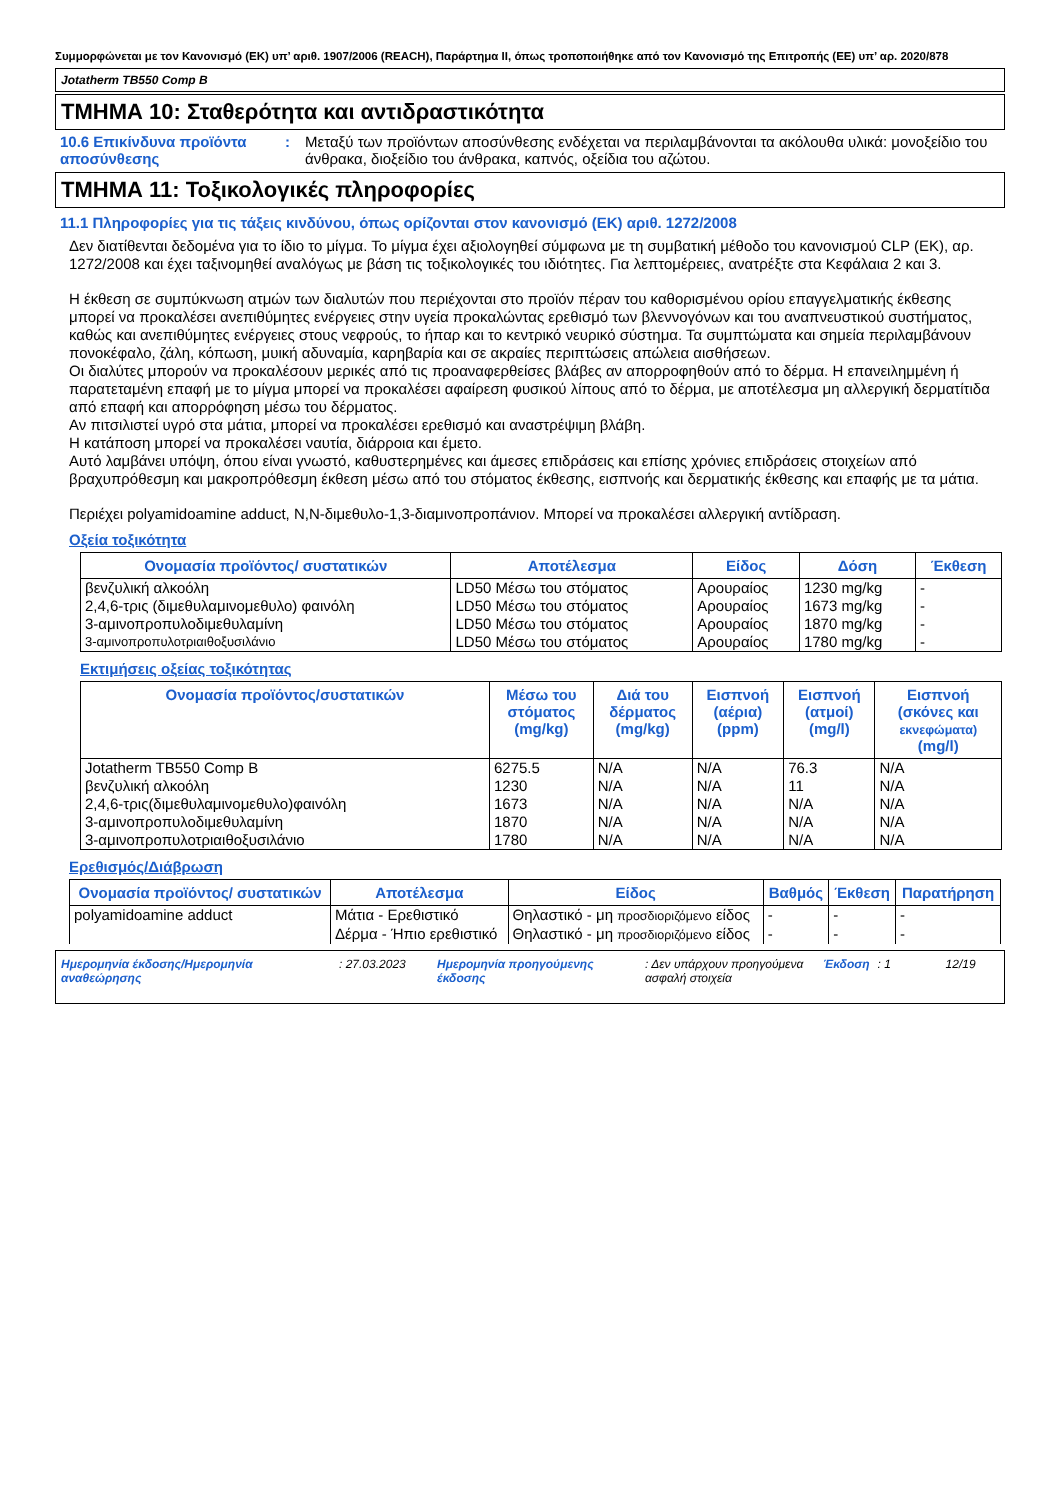Συμμορφώνεται με τον Κανονισμό (ΕΚ) υπ’ αριθ. 1907/2006 (REACH), Παράρτημα II, όπως τροποποιήθηκε από τον Κανονισμό της Επιτροπής (ΕΕ) υπ’ αρ. 2020/878
Jotatherm TB550 Comp B
ΤΜΗΜΑ 10: Σταθερότητα και αντιδραστικότητα
10.6 Επικίνδυνα προϊόντα αποσύνθεσης
: Μεταξύ των προϊόντων αποσύνθεσης ενδέχεται να περιλαμβάνονται τα ακόλουθα υλικά: μονοξείδιο του άνθρακα, διοξείδιο του άνθρακα, καπνός, οξείδια του αζώτου.
ΤΜΗΜΑ 11: Τοξικολογικές πληροφορίες
11.1 Πληροφορίες για τις τάξεις κινδύνου, όπως ορίζονται στον κανονισμό (ΕΚ) αριθ. 1272/2008
Δεν διατίθενται δεδομένα για το ίδιο το μίγμα. Το μίγμα έχει αξιολογηθεί σύμφωνα με τη συμβατική μέθοδο του κανονισμού CLP (ΕΚ), αρ. 1272/2008 και έχει ταξινομηθεί αναλόγως με βάση τις τοξικολογικές του ιδιότητες. Για λεπτομέρειες, ανατρέξτε στα Κεφάλαια 2 και 3.
Η έκθεση σε συμπύκνωση ατμών των διαλυτών που περιέχονται στο προϊόν πέραν του καθορισμένου ορίου επαγγελματικής έκθεσης μπορεί να προκαλέσει ανεπιθύμητες ενέργειες στην υγεία προκαλώντας ερεθισμό των βλεννογόνων και του αναπνευστικού συστήματος, καθώς και ανεπιθύμητες ενέργειες στους νεφρούς, το ήπαρ και το κεντρικό νευρικό σύστημα. Τα συμπτώματα και σημεία περιλαμβάνουν πονοκέφαλο, ζάλη, κόπωση, μυική αδυναμία, καρηβαρία και σε ακραίες περιπτώσεις απώλεια αισθήσεων.
Οι διαλύτες μπορούν να προκαλέσουν μερικές από τις προαναφερθείσες βλάβες αν απορροφηθούν από το δέρμα. Η επανειλημμένη ή παρατεταμένη επαφή με το μίγμα μπορεί να προκαλέσει αφαίρεση φυσικού λίπους από το δέρμα, με αποτέλεσμα μη αλλεργική δερματίτιδα από επαφή και απορρόφηση μέσω του δέρματος.
Αν πιτσιλιστεί υγρό στα μάτια, μπορεί να προκαλέσει ερεθισμό και αναστρέψιμη βλάβη.
Η κατάποση μπορεί να προκαλέσει ναυτία, διάρροια και έμετο.
Αυτό λαμβάνει υπόψη, όπου είναι γνωστό, καθυστερημένες και άμεσες επιδράσεις και επίσης χρόνιες επιδράσεις στοιχείων από βραχυπρόθεσμη και μακροπρόθεσμη έκθεση μέσω από του στόματος έκθεσης, εισπνοής και δερματικής έκθεσης και επαφής με τα μάτια.
Περιέχει polyamidoamine adduct, N,N-διμεθυλο-1,3-διαμινοπροπάνιον. Μπορεί να προκαλέσει αλλεργική αντίδραση.
Οξεία τοξικότητα
| Ονομασία προϊόντος/ συστατικών | Αποτέλεσμα | Είδος | Δόση | Έκθεση |
| --- | --- | --- | --- | --- |
| βενζυλική αλκοόλη | LD50 Μέσω του στόματος | Αρουραίος | 1230 mg/kg | - |
| 2,4,6-τρις (διμεθυλαμινομεθυλο) φαινόλη | LD50 Μέσω του στόματος | Αρουραίος | 1673 mg/kg | - |
| 3-αμινοπροπυλοδιμεθυλαμίνη | LD50 Μέσω του στόματος | Αρουραίος | 1870 mg/kg | - |
| 3-αμινοπροπυλοτριαιθοξυσιλάνιο | LD50 Μέσω του στόματος | Αρουραίος | 1780 mg/kg | - |
Εκτιμήσεις οξείας τοξικότητας
| Ονομασία προϊόντος/συστατικών | Μέσω του στόματος (mg/kg) | Διά του δέρματος (mg/kg) | Εισπνοή (αέρια) (ppm) | Εισπνοή (ατμοί) (mg/l) | Εισπνοή (σκόνες και εκνεφώματα) (mg/l) |
| --- | --- | --- | --- | --- | --- |
| Jotatherm TB550 Comp B | 6275.5 | N/A | N/A | 76.3 | N/A |
| βενζυλική αλκοόλη | 1230 | N/A | N/A | 11 | N/A |
| 2,4,6-τρις(διμεθυλαμινομεθυλο)φαινόλη | 1673 | N/A | N/A | N/A | N/A |
| 3-αμινοπροπυλοδιμεθυλαμίνη | 1870 | N/A | N/A | N/A | N/A |
| 3-αμινοπροπυλοτριαιθοξυσιλάνιο | 1780 | N/A | N/A | N/A | N/A |
Ερεθισμός/Διάβρωση
| Ονομασία προϊόντος/ συστατικών | Αποτέλεσμα | Είδος | Βαθμός | Έκθεση | Παρατήρηση |
| --- | --- | --- | --- | --- | --- |
| polyamidoamine adduct | Μάτια - Ερεθιστικό | Θηλαστικό - μη προσδιοριζόμενο είδος | - | - | - |
| | Δέρμα - Ήπιο ερεθιστικό | Θηλαστικό - μη προσδιοριζόμενο είδος | - | - | - |
Ημερομηνία έκδοσης/Ημερομηνία αναθεώρησης
: 27.03.2023 Ημερομηνία προηγούμενης έκδοσης
: Δεν υπάρχουν προηγούμενα ασφαλή στοιχεία
Έκδοση : 1 12/19